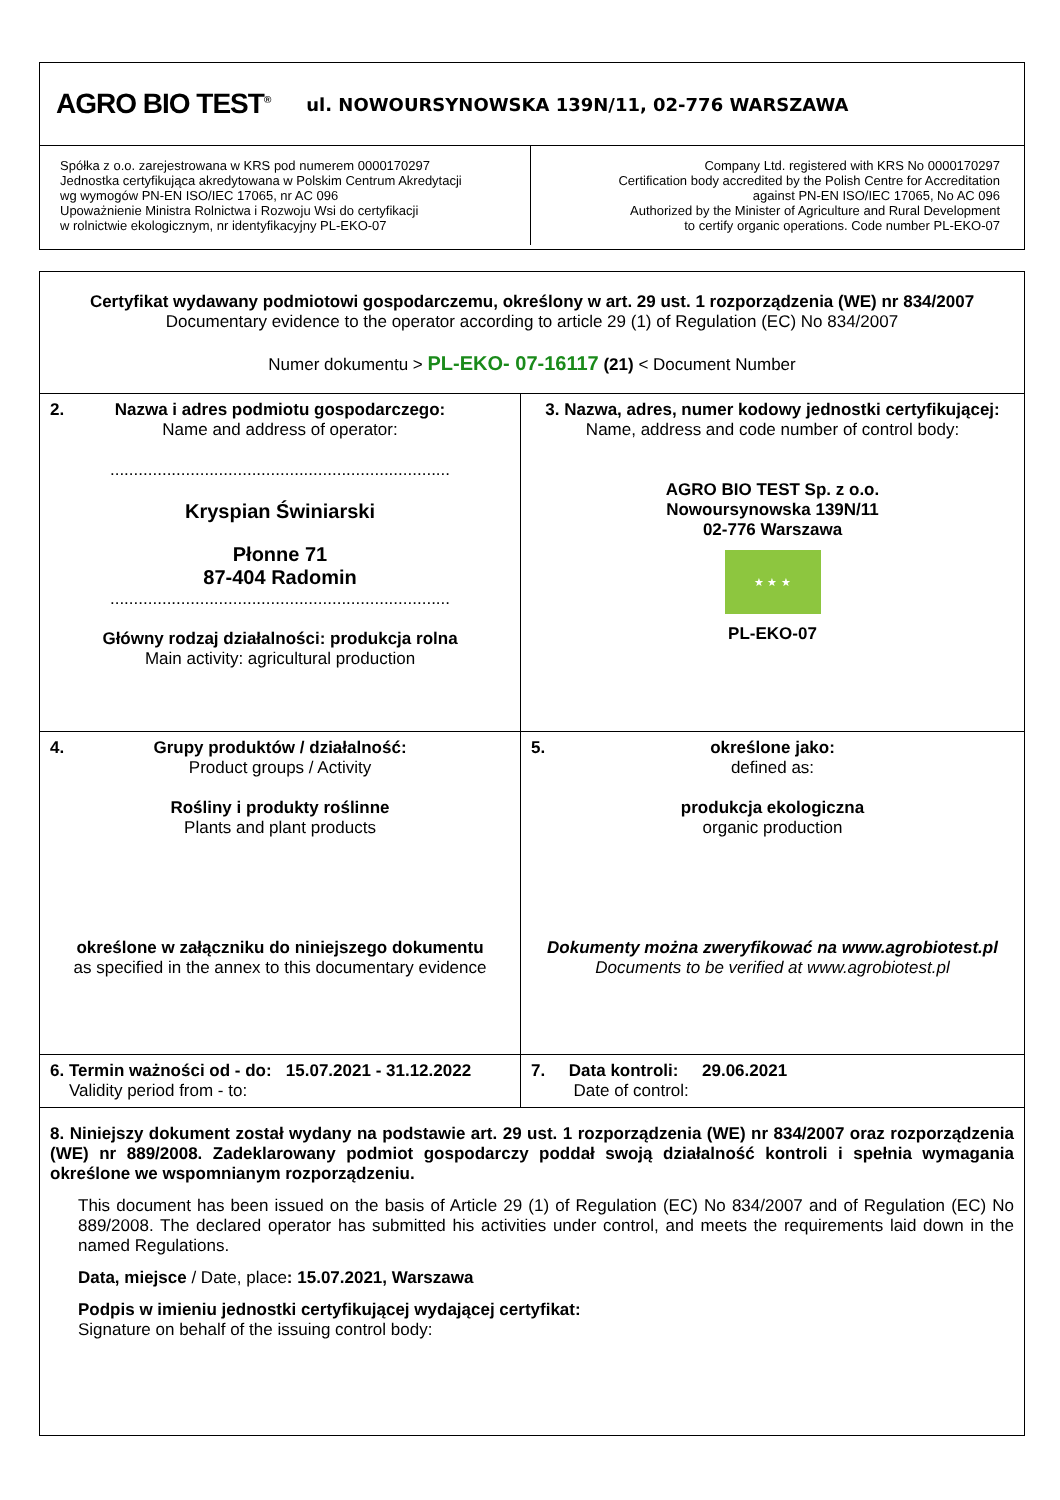AGRO BIO TEST<sup>®</sup> ul. NOWOURSYNOWSKA 139N/11, 02-776 WARSZAWA
| Spółka z o.o. zarejestrowana w KRS pod numerem 0000170297 Jednostka certyfikująca akredytowana w Polskim Centrum Akredytacji wg wymogów PN-EN ISO/IEC 17065, nr AC 096 Upoważnienie Ministra Rolnictwa i Rozwoju Wsi do certyfikacji w rolnictwie ekologicznym, nr identyfikacyjny PL-EKO-07 | Company Ltd. registered with KRS No 0000170297 Certification body accredited by the Polish Centre for Accreditation against PN-EN ISO/IEC 17065, No AC 096 Authorized by the Minister of Agriculture and Rural Development to certify organic operations. Code number PL-EKO-07 |
| Certyfikat wydawany podmiotowi gospodarczemu, określony w art. 29 ust. 1 rozporządzenia (WE) nr 834/2007 Documentary evidence to the operator according to article 29 (1) of Regulation (EC) No 834/2007 Numer dokumentu > PL-EKO- 07-16117 (21) < Document Number | |
| 2. Nazwa i adres podmiotu gospodarczego: Name and address of operator: ........................................................................ Kryspian Świniarski Płonne 71 87-404 Radomin ........................................................................ Główny rodzaj działalności: produkcja rolna Main activity: agricultural production | 3. Nazwa, adres, numer kodowy jednostki certyfikującej: Name, address and code number of control body: AGRO BIO TEST Sp. z o.o. Nowoursynowska 139N/11 02-776 Warszawa ★ ★ ★ PL-EKO-07 |
| 4. Grupy produktów / działalność: Product groups / Activity Rośliny i produkty roślinne Plants and plant products określone w załączniku do niniejszego dokumentu as specified in the annex to this documentary evidence | 5. określone jako: defined as: produkcja ekologiczna organic production Dokumenty można zweryfikować na www.agrobiotest.pl Documents to be verified at www.agrobiotest.pl |
| 6. Termin ważności od - do: 15.07.2021 - 31.12.2022 Validity period from - to: | 7. Data kontroli: 29.06.2021 Date of control: |
| 8. Niniejszy dokument został wydany na podstawie art. 29 ust. 1 rozporządzenia (WE) nr 834/2007 oraz rozporządzenia (WE) nr 889/2008. Zadeklarowany podmiot gospodarczy poddał swoją działalność kontroli i spełnia wymagania określone we wspomnianym rozporządzeniu. This document has been issued on the basis of Article 29 (1) of Regulation (EC) No 834/2007 and of Regulation (EC) No 889/2008. The declared operator has submitted his activities under control, and meets the requirements laid down in the named Regulations. Data, miejsce / Date, place : 15.07.2021, Warszawa Podpis w imieniu jednostki certyfikującej wydającej certyfikat: Signature on behalf of the issuing control body: | |